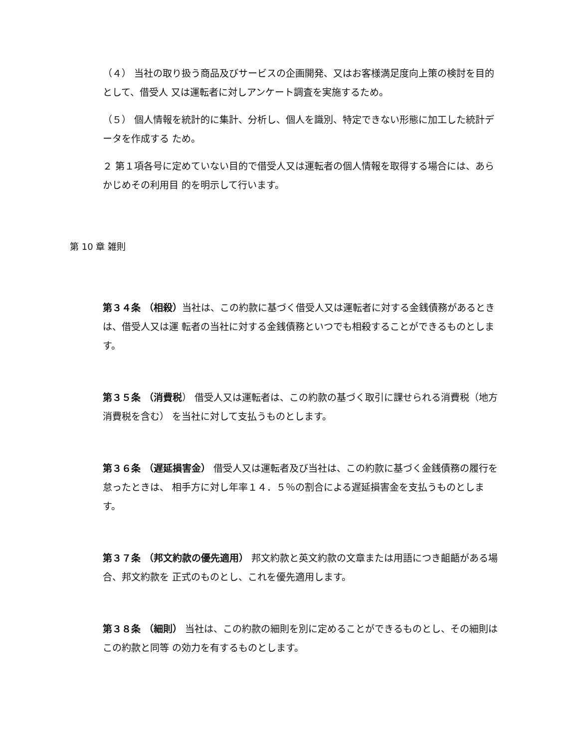（４） 当社の取り扱う商品及びサービスの企画開発、又はお客様満足度向上策の検討を目的として、借受人 又は運転者に対しアンケート調査を実施するため。
（５） 個人情報を統計的に集計、分析し、個人を識別、特定できない形態に加工した統計データを作成する ため。
２ 第１項各号に定めていない目的で借受人又は運転者の個人情報を取得する場合には、あらかじめその利用目 的を明示して行います。
第 10 章 雑則
第３４条 （相殺）当社は、この約款に基づく借受人又は運転者に対する金銭債務があるときは、借受人又は運 転者の当社に対する金銭債務といつでも相殺することができるものとします。
第３５条 （消費税） 借受人又は運転者は、この約款の基づく取引に課せられる消費税（地方消費税を含む） を当社に対して支払うものとします。
第３６条 （遅延損害金） 借受人又は運転者及び当社は、この約款に基づく金銭債務の履行を怠ったときは、 相手方に対し年率１４．５％の割合による遅延損害金を支払うものとします。
第３７条 （邦文約款の優先適用） 邦文約款と英文約款の文章または用語につき齟齬がある場合、邦文約款を 正式のものとし、これを優先適用します。
第３８条 （細則） 当社は、この約款の細則を別に定めることができるものとし、その細則はこの約款と同等 の効力を有するものとします。